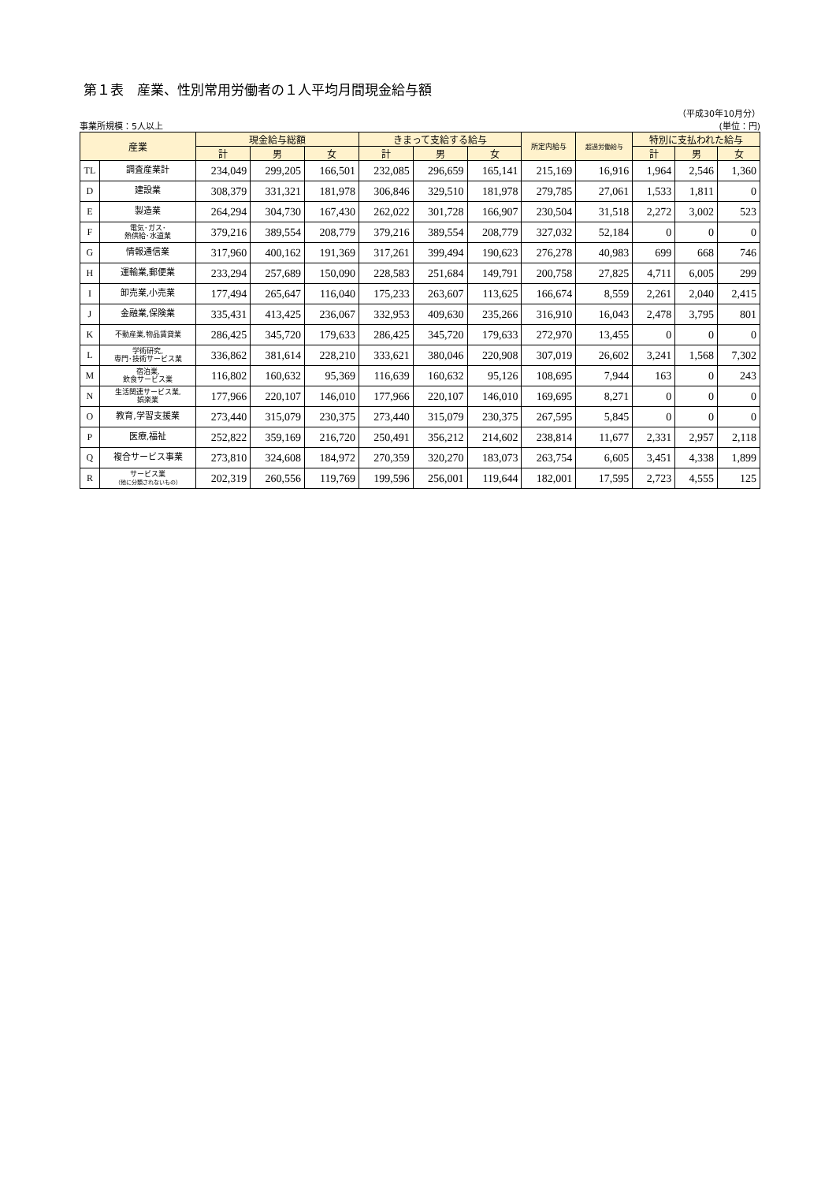第１表　産業、性別常用労働者の１人平均月間現金給与額
（平成30年10月分）
事業所規模：5人以上 (単位：円)
| 産業 | | 現金給与総額 | | | きまって支給する給与 | | | 所定内給与 | 超過労働給与 | 特別に支払われた給与 | | |
| --- | --- | --- | --- | --- | --- | --- | --- | --- | --- | --- | --- | --- |
| | | 計 | 男 | 女 | 計 | 男 | 女 | | | 計 | 男 | 女 |
| TL | 調査産業計 | 234,049 | 299,205 | 166,501 | 232,085 | 296,659 | 165,141 | 215,169 | 16,916 | 1,964 | 2,546 | 1,360 |
| D | 建設業 | 308,379 | 331,321 | 181,978 | 306,846 | 329,510 | 181,978 | 279,785 | 27,061 | 1,533 | 1,811 | 0 |
| E | 製造業 | 264,294 | 304,730 | 167,430 | 262,022 | 301,728 | 166,907 | 230,504 | 31,518 | 2,272 | 3,002 | 523 |
| F | 電気･ガス･ 熱供給･水道業 | 379,216 | 389,554 | 208,779 | 379,216 | 389,554 | 208,779 | 327,032 | 52,184 | 0 | 0 | 0 |
| G | 情報通信業 | 317,960 | 400,162 | 191,369 | 317,261 | 399,494 | 190,623 | 276,278 | 40,983 | 699 | 668 | 746 |
| H | 運輸業,郵便業 | 233,294 | 257,689 | 150,090 | 228,583 | 251,684 | 149,791 | 200,758 | 27,825 | 4,711 | 6,005 | 299 |
| I | 卸売業,小売業 | 177,494 | 265,647 | 116,040 | 175,233 | 263,607 | 113,625 | 166,674 | 8,559 | 2,261 | 2,040 | 2,415 |
| J | 金融業,保険業 | 335,431 | 413,425 | 236,067 | 332,953 | 409,630 | 235,266 | 316,910 | 16,043 | 2,478 | 3,795 | 801 |
| K | 不動産業,物品賃貸業 | 286,425 | 345,720 | 179,633 | 286,425 | 345,720 | 179,633 | 272,970 | 13,455 | 0 | 0 | 0 |
| L | 学術研究, 専門･技術サービス業 | 336,862 | 381,614 | 228,210 | 333,621 | 380,046 | 220,908 | 307,019 | 26,602 | 3,241 | 1,568 | 7,302 |
| M | 宿泊業, 飲食サービス業 | 116,802 | 160,632 | 95,369 | 116,639 | 160,632 | 95,126 | 108,695 | 7,944 | 163 | 0 | 243 |
| N | 生活関連サービス業, 娯楽業 | 177,966 | 220,107 | 146,010 | 177,966 | 220,107 | 146,010 | 169,695 | 8,271 | 0 | 0 | 0 |
| O | 教育,学習支援業 | 273,440 | 315,079 | 230,375 | 273,440 | 315,079 | 230,375 | 267,595 | 5,845 | 0 | 0 | 0 |
| P | 医療,福祉 | 252,822 | 359,169 | 216,720 | 250,491 | 356,212 | 214,602 | 238,814 | 11,677 | 2,331 | 2,957 | 2,118 |
| Q | 複合サービス事業 | 273,810 | 324,608 | 184,972 | 270,359 | 320,270 | 183,073 | 263,754 | 6,605 | 3,451 | 4,338 | 1,899 |
| R | サービス業 （他に分類されないもの） | 202,319 | 260,556 | 119,769 | 199,596 | 256,001 | 119,644 | 182,001 | 17,595 | 2,723 | 4,555 | 125 |